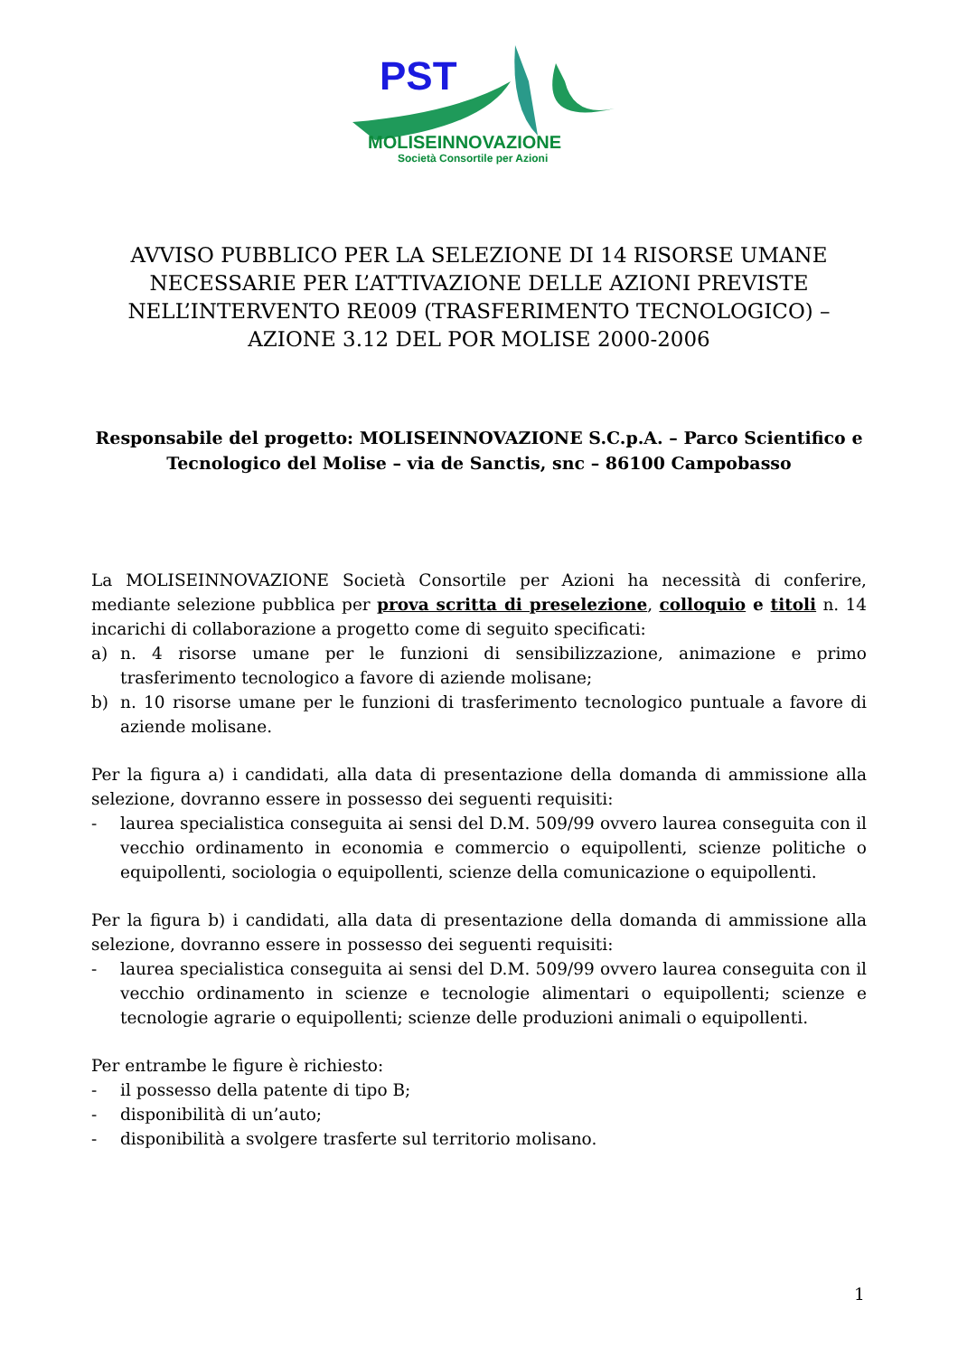PST
MOLISEINNOVAZIONE
Società Consortile per Azioni
AVVISO PUBBLICO PER LA SELEZIONE DI 14 RISORSE UMANE NECESSARIE PER L’ATTIVAZIONE DELLE AZIONI PREVISTE NELL’INTERVENTO RE009 (TRASFERIMENTO TECNOLOGICO) – AZIONE 3.12 DEL POR MOLISE 2000-2006
Responsabile del progetto: MOLISEINNOVAZIONE S.C.p.A. – Parco Scientifico e Tecnologico del Molise – via de Sanctis, snc – 86100 Campobasso
La MOLISEINNOVAZIONE Società Consortile per Azioni ha necessità di conferire, mediante selezione pubblica per prova scritta di preselezione, colloquio e titoli n. 14 incarichi di collaborazione a progetto come di seguito specificati:
a) n. 4 risorse umane per le funzioni di sensibilizzazione, animazione e primo trasferimento tecnologico a favore di aziende molisane;
b) n. 10 risorse umane per le funzioni di trasferimento tecnologico puntuale a favore di aziende molisane.
Per la figura a) i candidati, alla data di presentazione della domanda di ammissione alla selezione, dovranno essere in possesso dei seguenti requisiti:
- laurea specialistica conseguita ai sensi del D.M. 509/99 ovvero laurea conseguita con il vecchio ordinamento in economia e commercio o equipollenti, scienze politiche o equipollenti, sociologia o equipollenti, scienze della comunicazione o equipollenti.
Per la figura b) i candidati, alla data di presentazione della domanda di ammissione alla selezione, dovranno essere in possesso dei seguenti requisiti:
- laurea specialistica conseguita ai sensi del D.M. 509/99 ovvero laurea conseguita con il vecchio ordinamento in scienze e tecnologie alimentari o equipollenti; scienze e tecnologie agrarie o equipollenti; scienze delle produzioni animali o equipollenti.
Per entrambe le figure è richiesto:
- il possesso della patente di tipo B;
- disponibilità di un’auto;
- disponibilità a svolgere trasferte sul territorio molisano.
1